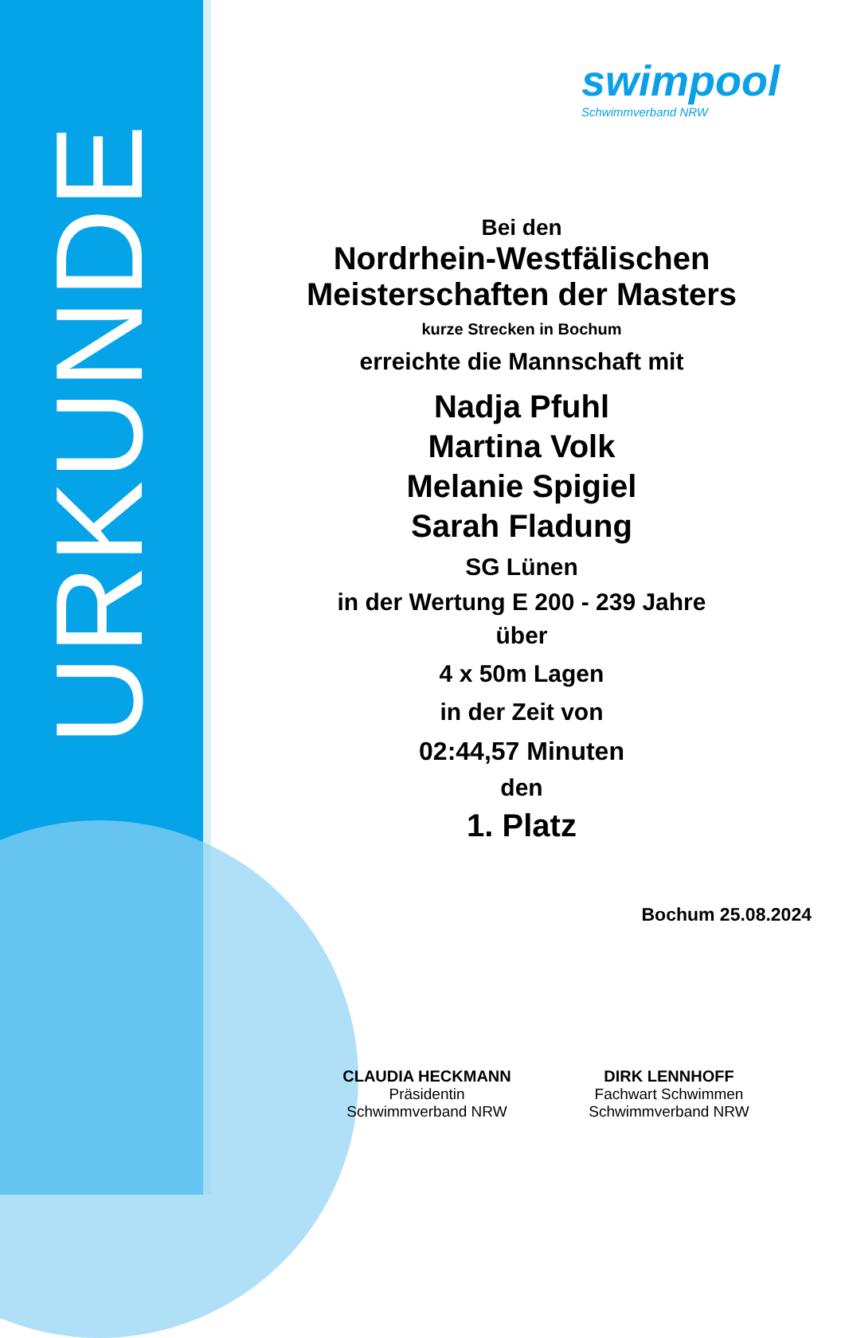URKUNDE
swimpool
Schwimmverband NRW
Bei den
Nordrhein-Westfälischen
Meisterschaften der Masters
kurze Strecken in Bochum
erreichte die Mannschaft mit
Nadja Pfuhl
Martina Volk
Melanie Spigiel
Sarah Fladung
SG Lünen
in der Wertung E 200 - 239 Jahre
über
4 x 50m Lagen
in der Zeit von
02:44,57 Minuten
den
1. Platz
Bochum 25.08.2024
CLAUDIA HECKMANN
Präsidentin
Schwimmverband NRW
DIRK LENNHOFF
Fachwart Schwimmen
Schwimmverband NRW